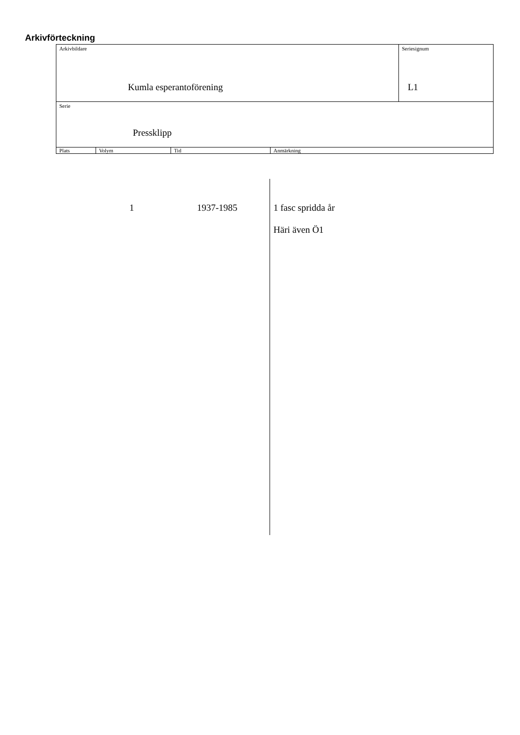Arkivförteckning
| Arkivbildare Kumla esperantoförening | | | | Seriesignum L1 |
| Serie Pressklipp | | | | |
| Plats | Volym | Tid | Anmärkning | |
1 1937-1985 1 fasc spridda år
Häri även Ö1